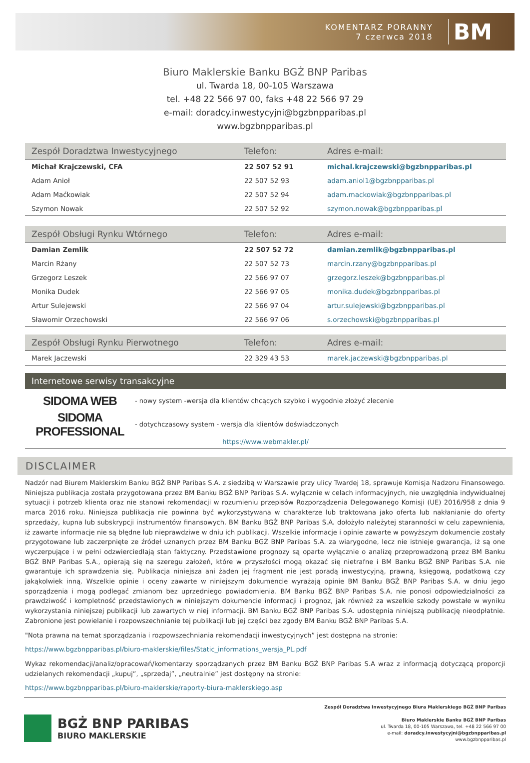KOMENTARZ PORANNY
7 czerwca 2018
BM
Biuro Maklerskie Banku BGŻ BNP Paribas
ul. Twarda 18, 00-105 Warszawa
tel. +48 22 566 97 00, faks +48 22 566 97 29
e-mail: doradcy.inwestycyjni@bgzbnpparibas.pl
www.bgzbnpparibas.pl
| Zespół Doradztwa Inwestycyjnego | Telefon: | Adres e-mail: |
| --- | --- | --- |
| Michał Krajczewski, CFA | 22 507 52 91 | michal.krajczewski@bgzbnpparibas.pl |
| Adam Anioł | 22 507 52 93 | adam.aniol1@bgzbnpparibas.pl |
| Adam Maćkowiak | 22 507 52 94 | adam.mackowiak@bgzbnpparibas.pl |
| Szymon Nowak | 22 507 52 92 | szymon.nowak@bgzbnpparibas.pl |
| Zespół Obsługi Rynku Wtórnego | Telefon: | Adres e-mail: |
| --- | --- | --- |
| Damian Zemlik | 22 507 52 72 | damian.zemlik@bgzbnpparibas.pl |
| Marcin Rżany | 22 507 52 73 | marcin.rzany@bgzbnpparibas.pl |
| Grzegorz Leszek | 22 566 97 07 | grzegorz.leszek@bgzbnpparibas.pl |
| Monika Dudek | 22 566 97 05 | monika.dudek@bgzbnpparibas.pl |
| Artur Sulejewski | 22 566 97 04 | artur.sulejewski@bgzbnpparibas.pl |
| Sławomir Orzechowski | 22 566 97 06 | s.orzechowski@bgzbnpparibas.pl |
| Zespół Obsługi Rynku Pierwotnego | Telefon: | Adres e-mail: |
| --- | --- | --- |
| Marek Jaczewski | 22 329 43 53 | marek.jaczewski@bgzbnpparibas.pl |
Internetowe serwisy transakcyjne
SIDOMA WEB
- nowy system -wersja dla klientów chcących szybko i wygodnie złożyć zlecenie
SIDOMA PROFESSIONAL
- dotychczasowy system - wersja dla klientów doświadczonych
https://www.webmakler.pl/
DISCLAIMER
Nadzór nad Biurem Maklerskim Banku BGŻ BNP Paribas S.A. z siedzibą w Warszawie przy ulicy Twardej 18, sprawuje Komisja Nadzoru Finansowego. Niniejsza publikacja została przygotowana przez BM Banku BGŻ BNP Paribas S.A. wyłącznie w celach informacyjnych, nie uwzględnia indywidualnej sytuacji i potrzeb klienta oraz nie stanowi rekomendacji w rozumieniu przepisów Rozporządzenia Delegowanego Komisji (UE) 2016/958 z dnia 9 marca 2016 roku. Niniejsza publikacja nie powinna być wykorzystywana w charakterze lub traktowana jako oferta lub nakłanianie do oferty sprzedaży, kupna lub subskrypcji instrumentów finansowych. BM Banku BGŻ BNP Paribas S.A. dołożyło należytej staranności w celu zapewnienia, iż zawarte informacje nie są błędne lub nieprawdziwe w dniu ich publikacji. Wszelkie informacje i opinie zawarte w powyższym dokumencie zostały przygotowane lub zaczerpnięte ze źródeł uznanych przez BM Banku BGŻ BNP Paribas S.A. za wiarygodne, lecz nie istnieje gwarancja, iż są one wyczerpujące i w pełni odzwierciedlają stan faktyczny. Przedstawione prognozy są oparte wyłącznie o analizę przeprowadzoną przez BM Banku BGŻ BNP Paribas S.A., opierają się na szeregu założeń, które w przyszłości mogą okazać się nietrafne i BM Banku BGŻ BNP Paribas S.A. nie gwarantuje ich sprawdzenia się. Publikacja niniejsza ani żaden jej fragment nie jest poradą inwestycyjną, prawną, księgową, podatkową czy jakąkolwiek inną. Wszelkie opinie i oceny zawarte w niniejszym dokumencie wyrażają opinie BM Banku BGŻ BNP Paribas S.A. w dniu jego sporządzenia i mogą podlegać zmianom bez uprzedniego powiadomienia. BM Banku BGŻ BNP Paribas S.A. nie ponosi odpowiedzialności za prawdziwość i kompletność przedstawionych w niniejszym dokumencie informacji i prognoz, jak również za wszelkie szkody powstałe w wyniku wykorzystania niniejszej publikacji lub zawartych w niej informacji. BM Banku BGŻ BNP Paribas S.A. udostępnia niniejszą publikację nieodpłatnie. Zabronione jest powielanie i rozpowszechnianie tej publikacji lub jej części bez zgody BM Banku BGŻ BNP Paribas S.A.
"Nota prawna na temat sporządzania i rozpowszechniania rekomendacji inwestycyjnych” jest dostępna na stronie:
https://www.bgzbnpparibas.pl/biuro-maklerskie/files/Static_informations_wersja_PL.pdf
Wykaz rekomendacji/analiz/opracowań/komentarzy sporządzanych przez BM Banku BGŻ BNP Paribas S.A wraz z informacją dotyczącą proporcji udzielanych rekomendacji „kupuj”, „sprzedaj”, „neutralnie” jest dostępny na stronie:
https://www.bgzbnpparibas.pl/biuro-maklerskie/raporty-biura-maklerskiego.asp
BGŻ BNP PARIBAS
BIURO MAKLERSKIE
Zespół Doradztwa Inwestycyjnego Biura Maklerskiego BGŻ BNP Paribas
Biuro Maklerskie Banku BGŻ BNP Paribas
ul. Twarda 18, 00-105 Warszawa, tel. +48 22 566 97 00
e-mail: doradcy.inwestycyjni@bgzbnpparibas.pl
www.bgzbnpparibas.pl